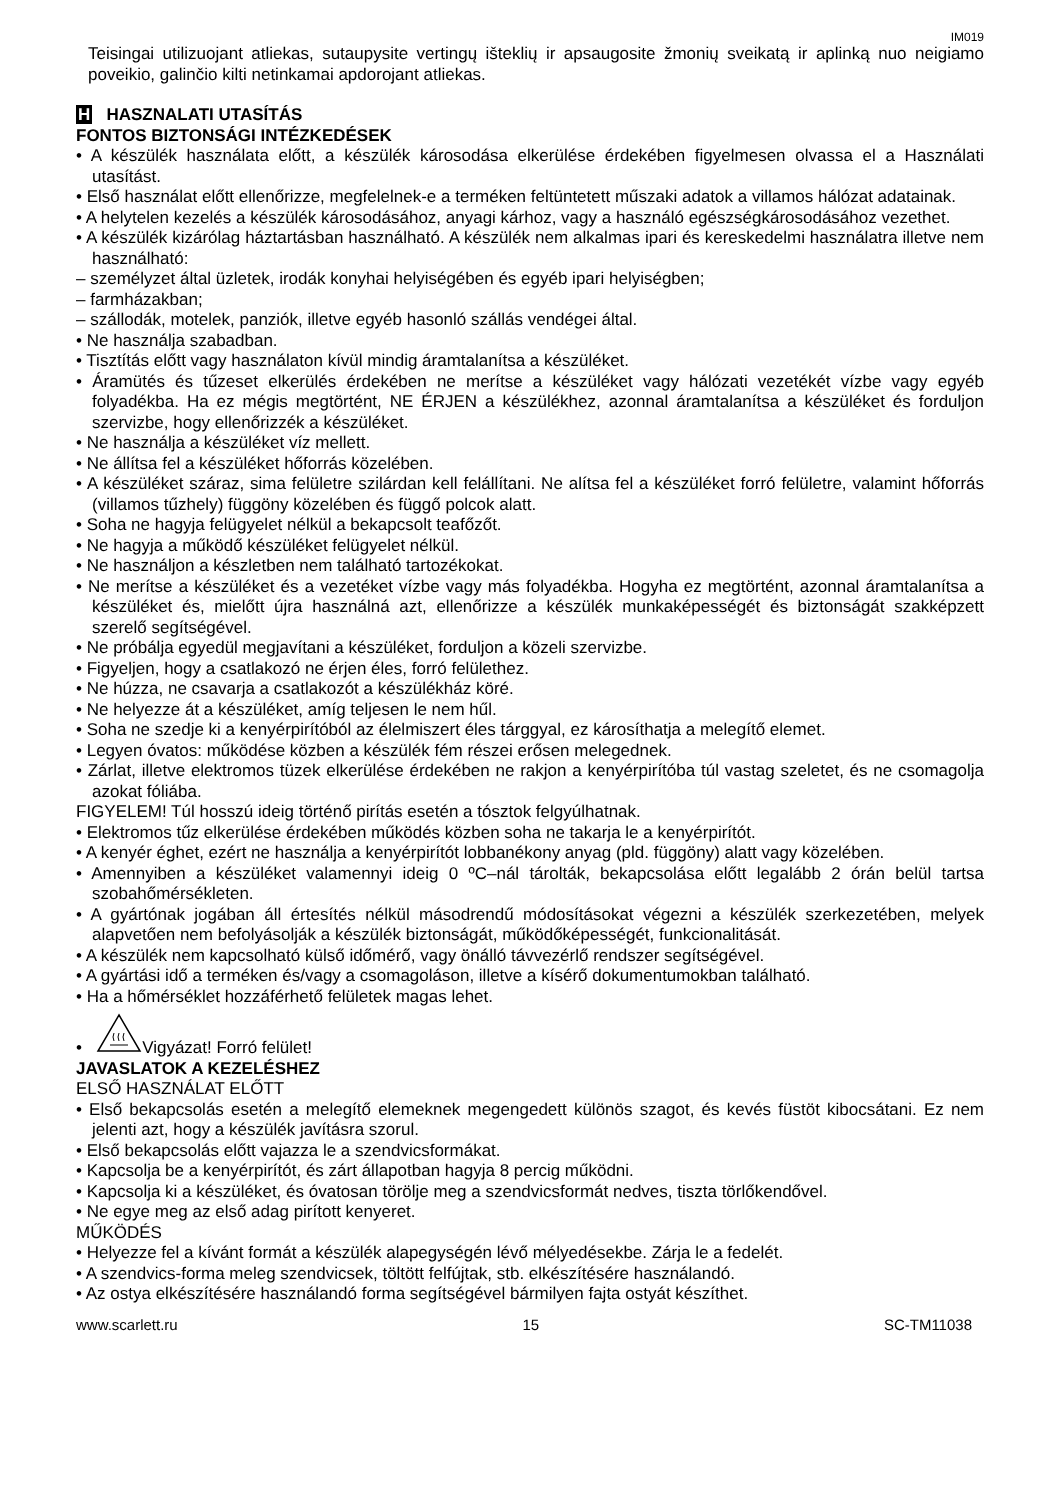IM019
Teisingai utilizuojant atliekas, sutaupysite vertingų išteklių ir apsaugosite žmonių sveikatą ir aplinką nuo neigiamo poveikio, galinčio kilti netinkamai apdorojant atliekas.
H HASZNALATI UTASÍTÁS
FONTOS BIZTONSÁGI INTÉZKEDÉSEK
• A készülék használata előtt, a készülék károsodása elkerülése érdekében figyelmesen olvassa el a Használati utasítást.
• Első használat előtt ellenőrizze, megfelelnek-e a terméken feltüntetett műszaki adatok a villamos hálózat adatainak.
• A helytelen kezelés a készülék károsodásához, anyagi kárhoz, vagy a használó egészségkárosodásához vezethet.
• A készülék kizárólag háztartásban használható. A készülék nem alkalmas ipari és kereskedelmi használatra illetve nem használható:
– személyzet által üzletek, irodák konyhai helyiségében és egyéb ipari helyiségben;
– farmházakban;
– szállodák, motelek, panziók, illetve egyéb hasonló szállás vendégei által.
• Ne használja szabadban.
• Tisztítás előtt vagy használaton kívül mindig áramtalanítsa a készüléket.
• Áramütés és tűzeset elkerülés érdekében ne merítse a készüléket vagy hálózati vezetékét vízbe vagy egyéb folyadékba. Ha ez mégis megtörtént, NE ÉRJEN a készülékhez, azonnal áramtalanítsa a készüléket és forduljon szervizbe, hogy ellenőrizzék a készüléket.
• Ne használja a készüléket víz mellett.
• Ne állítsa fel a készüléket hőforrás közelében.
• A készüléket száraz, sima felületre szilárdan kell felállítani. Ne alítsa fel a készüléket forró felületre, valamint hőforrás (villamos tűzhely) függöny közelében és függő polcok alatt.
• Soha ne hagyja felügyelet nélkül a bekapcsolt teafőzőt.
• Ne hagyja a működő készüléket felügyelet nélkül.
• Ne használjon a készletben nem található tartozékokat.
• Ne merítse a készüléket és a vezetéket vízbe vagy más folyadékba. Hogyha ez megtörtént, azonnal áramtalanítsa a készüléket és, mielőtt újra használná azt, ellenőrizze a készülék munkaképességét és biztonságát szakképzett szerelő segítségével.
• Ne próbálja egyedül megjavítani a készüléket, forduljon a közeli szervizbe.
• Figyeljen, hogy a csatlakozó ne érjen éles, forró felülethez.
• Ne húzza, ne csavarja a csatlakozót a készülékház köré.
• Ne helyezze át a készüléket, amíg teljesen le nem hűl.
• Soha ne szedje ki a kenyérpirítóból az élelmiszert éles tárggyal, ez károsíthatja a melegítő elemet.
• Legyen óvatos: működése közben a készülék fém részei erősen melegednek.
• Zárlat, illetve elektromos tüzek elkerülése érdekében ne rakjon a kenyérpirítóba túl vastag szeletet, és ne csomagolja azokat fóliába.
FIGYELEM! Túl hosszú ideig történő pirítás esetén a tósztok felgyúlhatnak.
• Elektromos tűz elkerülése érdekében működés közben soha ne takarja le a kenyérpirítót.
• A kenyér éghet, ezért ne használja a kenyérpirítót lobbanékony anyag (pld. függöny) alatt vagy közelében.
• Amennyiben a készüléket valamennyi ideig 0 ºC–nál tárolták, bekapcsolása előtt legalább 2 órán belül tartsa szobahőmérsékleten.
• A gyártónak jogában áll értesítés nélkül másodrendű módosításokat végezni a készülék szerkezetében, melyek alapvetően nem befolyásolják a készülék biztonságát, működőképességét, funkcionalitását.
• A készülék nem kapcsolható külső időmérő, vagy önálló távvezérlő rendszer segítségével.
• A gyártási idő a terméken és/vagy a csomagoláson, illetve a kísérő dokumentumokban található.
• Ha a hőmérséklet hozzáférhető felületek magas lehet.
• Vigyázat! Forró felület!
JAVASLATOK A KEZELÉSHEZ
ELSŐ HASZNÁLAT ELŐTT
• Első bekapcsolás esetén a melegítő elemeknek megengedett különös szagot, és kevés füstöt kibocsátani. Ez nem jelenti azt, hogy a készülék javításra szorul.
• Első bekapcsolás előtt vajazza le a szendvicsformákat.
• Kapcsolja be a kenyérpirítót, és zárt állapotban hagyja 8 percig működni.
• Kapcsolja ki a készüléket, és óvatosan törölje meg a szendvicsformát nedves, tiszta törlőkendővel.
• Ne egye meg az első adag pirított kenyeret.
MŰKÖDÉS
• Helyezze fel a kívánt formát a készülék alapegységén lévő mélyedésekbe. Zárja le a fedelét.
• A szendvics-forma meleg szendvicsek, töltött felfújtak, stb. elkészítésére használandó.
• Az ostya elkészítésére használandó forma segítségével bármilyen fajta ostyát készíthet.
www.scarlett.ru 15 SC-TM11038